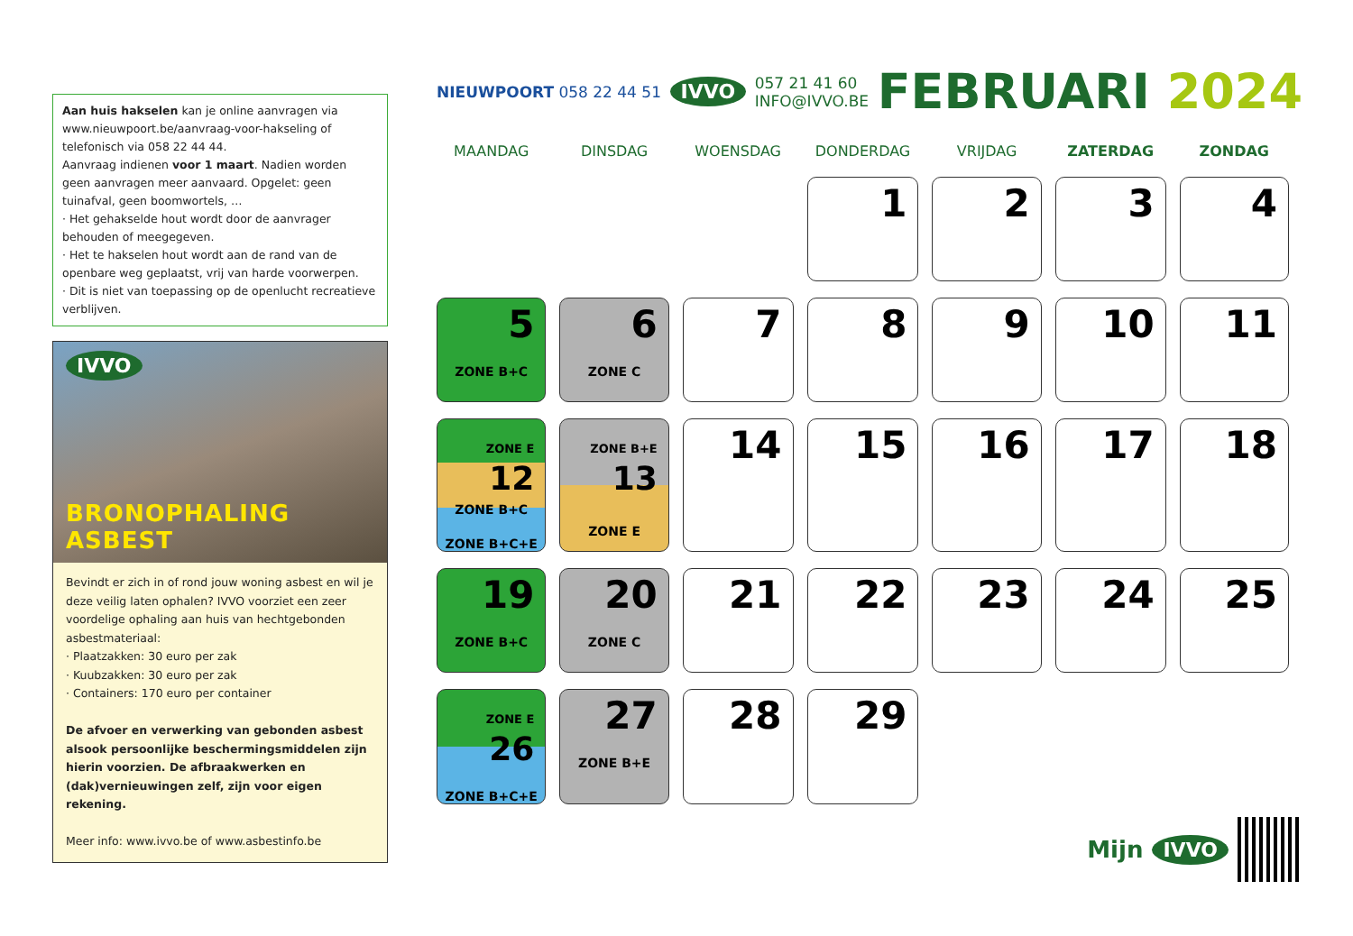Aan huis hakselen kan je online aanvragen via www.nieuwpoort.be/aanvraag-voor-hakseling of telefonisch via 058 22 44 44.
Aanvraag indienen voor 1 maart. Nadien worden geen aanvragen meer aanvaard. Opgelet: geen tuinafval, geen boomwortels, …
· Het gehakselde hout wordt door de aanvrager behouden of meegegeven.
· Het te hakselen hout wordt aan de rand van de openbare weg geplaatst, vrij van harde voorwerpen.
· Dit is niet van toepassing op de openlucht recreatieve verblijven.
IVVO
BRONOPHALING ASBEST
Bevindt er zich in of rond jouw woning asbest en wil je deze veilig laten ophalen? IVVO voorziet een zeer voordelige ophaling aan huis van hechtgebonden asbestmateriaal:
· Plaatzakken: 30 euro per zak
· Kuubzakken: 30 euro per zak
· Containers: 170 euro per container
De afvoer en verwerking van gebonden asbest alsook persoonlijke beschermingsmiddelen zijn hierin voorzien. De afbraakwerken en (dak)vernieuwingen zelf, zijn voor eigen rekening.
Meer info: www.ivvo.be of www.asbestinfo.be
NIEUWPOORT 058 22 44 51
IVVO
057 21 41 60
INFO@IVVO.BE
FEBRUARI 2024
| MAANDAG | DINSDAG | WOENSDAG | DONDERDAG | VRIJDAG | ZATERDAG | ZONDAG |
| --- | --- | --- | --- | --- | --- | --- |
| | | | 1 | 2 | 3 | 4 |
| 5 ZONE B+C | 6 ZONE C | 7 | 8 | 9 | 10 | 11 |
| ZONE E 12 ZONE B+C ZONE B+C+E | ZONE B+E 13 ZONE E | 14 | 15 | 16 | 17 | 18 |
| 19 ZONE B+C | 20 ZONE C | 21 | 22 | 23 | 24 | 25 |
| ZONE E 26 ZONE B+C+E | 27 ZONE B+E | 28 | 29 | | | |
Mijn IVVO